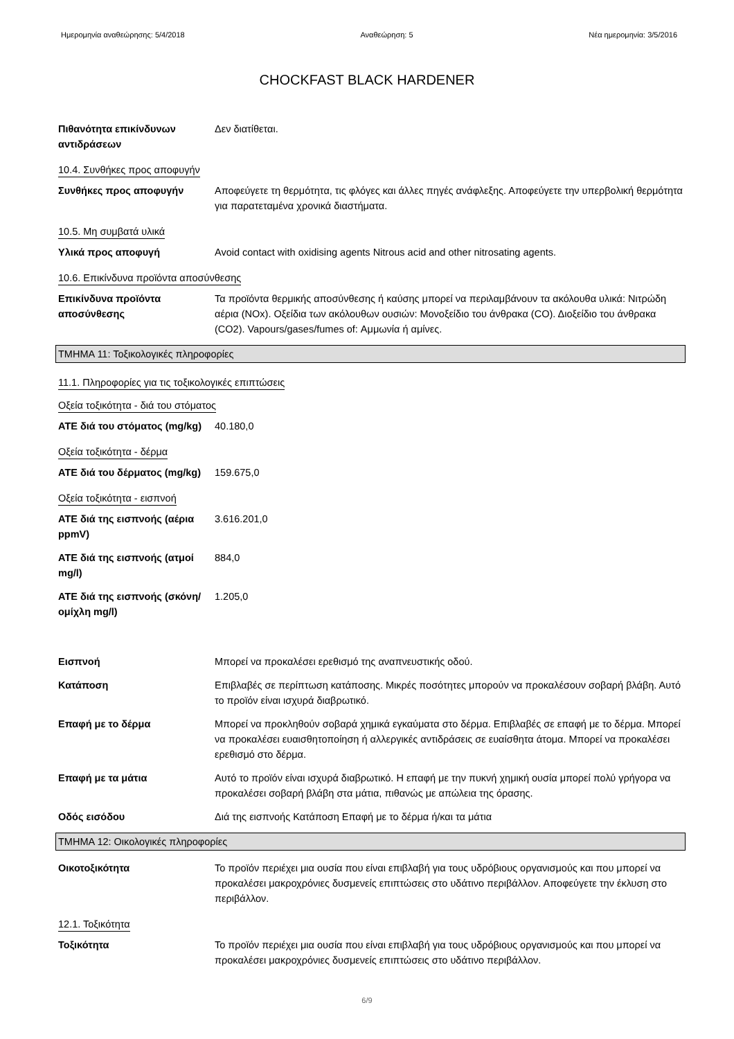Ημερομηνία αναθεώρησης: 5/4/2018 Αναθεώρηση: 5 Νέα ημερομηνία: 3/5/2016
CHOCKFAST BLACK HARDENER
Πιθανότητα επικίνδυνων αντιδράσεων
Δεν διατίθεται.
10.4. Συνθήκες προς αποφυγήν
Συνθήκες προς αποφυγήν Αποφεύγετε τη θερμότητα, τις φλόγες και άλλες πηγές ανάφλεξης. Αποφεύγετε την υπερβολική θερμότητα για παρατεταμένα χρονικά διαστήματα.
10.5. Μη συμβατά υλικά
Υλικά προς αποφυγή Avoid contact with oxidising agents Nitrous acid and other nitrosating agents.
10.6. Επικίνδυνα προϊόντα αποσύνθεσης
Επικίνδυνα προϊόντα αποσύνθεσης
Τα προϊόντα θερμικής αποσύνθεσης ή καύσης μπορεί να περιλαμβάνουν τα ακόλουθα υλικά: Νιτρώδη αέρια (NOx). Οξείδια των ακόλουθων ουσιών: Μονοξείδιο του άνθρακα (CO). Διοξείδιο του άνθρακα (CO2). Vapours/gases/fumes of: Αμμωνία ή αμίνες.
ΤΜΗΜΑ 11: Τοξικολογικές πληροφορίες
11.1. Πληροφορίες για τις τοξικολογικές επιπτώσεις
Οξεία τοξικότητα - διά του στόματος
ATE διά του στόματος (mg/kg)
40.180,0
Οξεία τοξικότητα - δέρμα
ATE διά του δέρματος (mg/kg)
159.675,0
Οξεία τοξικότητα - εισπνοή
ATE διά της εισπνοής (αέρια ppmV)
3.616.201,0
ATE διά της εισπνοής (ατμοί mg/l)
884,0
ATE διά της εισπνοής (σκόνη/ομίχλη mg/l)
1.205,0
Εισπνοή Μπορεί να προκαλέσει ερεθισμό της αναπνευστικής οδού.
Κατάποση Επιβλαβές σε περίπτωση κατάποσης. Μικρές ποσότητες μπορούν να προκαλέσουν σοβαρή βλάβη. Αυτό το προϊόν είναι ισχυρά διαβρωτικό.
Επαφή με το δέρμα Μπορεί να προκληθούν σοβαρά χημικά εγκαύματα στο δέρμα. Επιβλαβές σε επαφή με το δέρμα. Μπορεί να προκαλέσει ευαισθητοποίηση ή αλλεργικές αντιδράσεις σε ευαίσθητα άτομα. Μπορεί να προκαλέσει ερεθισμό στο δέρμα.
Επαφή με τα μάτια Αυτό το προϊόν είναι ισχυρά διαβρωτικό. Η επαφή με την πυκνή χημική ουσία μπορεί πολύ γρήγορα να προκαλέσει σοβαρή βλάβη στα μάτια, πιθανώς με απώλεια της όρασης.
Οδός εισόδου Διά της εισπνοής Κατάποση Επαφή με το δέρμα ή/και τα μάτια
ΤΜΗΜΑ 12: Οικολογικές πληροφορίες
Οικοτοξικότητα Το προϊόν περιέχει μια ουσία που είναι επιβλαβή για τους υδρόβιους οργανισμούς και που μπορεί να προκαλέσει μακροχρόνιες δυσμενείς επιπτώσεις στο υδάτινο περιβάλλον. Αποφεύγετε την έκλυση στο περιβάλλον.
12.1. Τοξικότητα
Τοξικότητα Το προϊόν περιέχει μια ουσία που είναι επιβλαβή για τους υδρόβιους οργανισμούς και που μπορεί να προκαλέσει μακροχρόνιες δυσμενείς επιπτώσεις στο υδάτινο περιβάλλον.
6/9